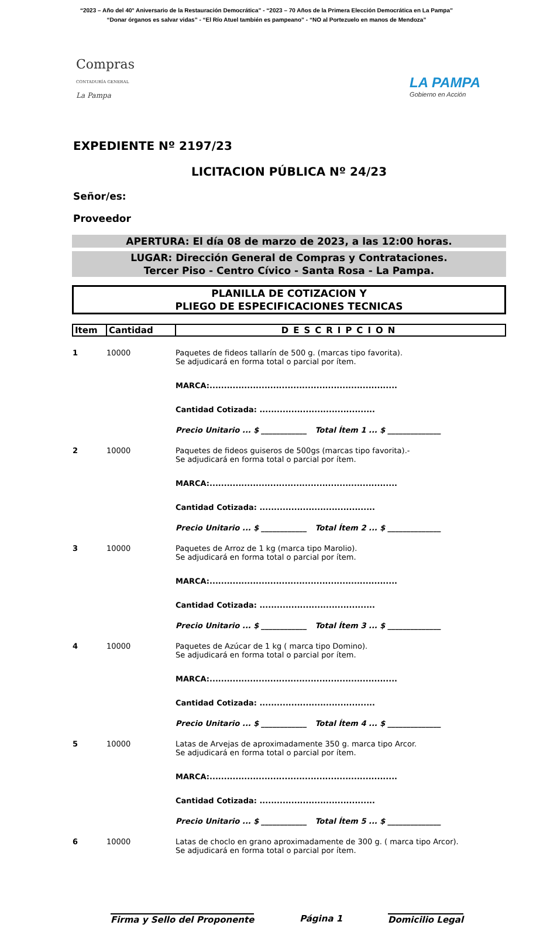“2023 – Año del 40° Aniversario de la Restauración Democrática” - “2023 – 70 Años de la Primera Elección Democrática en La Pampa”
“Donar órganos es salvar vidas” - “El Río Atuel también es pampeano” - “NO al Portezuelo en manos de Mendoza”
Compras
CONTADURÍA GENERAL
La Pampa
LA PAMPA
Gobierno en Acción
EXPEDIENTE Nº 2197/23
LICITACION PÚBLICA Nº 24/23
Señor/es:
Proveedor
APERTURA: El día 08 de marzo de 2023, a las 12:00 horas.
LUGAR: Dirección General de Compras y Contrataciones.
Tercer Piso - Centro Cívico - Santa Rosa - La Pampa.
PLANILLA DE COTIZACION Y
PLIEGO DE ESPECIFICACIONES TECNICAS
| Item | Cantidad | DESCRIPCION |
| --- | --- | --- |
| 1 | 10000 | Paquetes de fideos tallarín de 500 g. (marcas tipo favorita). Se adjudicará en forma total o parcial por ítem. MARCA:................................................................. Cantidad Cotizada: ........................................ Precio Unitario ... $ ____________ Total Ítem 1 ... $ ______________ |
| 2 | 10000 | Paquetes de fideos guiseros de 500gs (marcas tipo favorita).- Se adjudicará en forma total o parcial por ítem. MARCA:................................................................. Cantidad Cotizada: ........................................ Precio Unitario ... $ ____________ Total Ítem 2 ... $ ______________ |
| 3 | 10000 | Paquetes de Arroz de 1 kg (marca tipo Marolio). Se adjudicará en forma total o parcial por ítem. MARCA:................................................................. Cantidad Cotizada: ........................................ Precio Unitario ... $ ____________ Total Ítem 3 ... $ ______________ |
| 4 | 10000 | Paquetes de Azúcar de 1 kg ( marca tipo Domino). Se adjudicará en forma total o parcial por ítem. MARCA:................................................................. Cantidad Cotizada: ........................................ Precio Unitario ... $ ____________ Total Ítem 4 ... $ ______________ |
| 5 | 10000 | Latas de Arvejas de aproximadamente 350 g. marca tipo Arcor. Se adjudicará en forma total o parcial por ítem. MARCA:................................................................. Cantidad Cotizada: ........................................ Precio Unitario ... $ ____________ Total Ítem 5 ... $ ______________ |
| 6 | 10000 | Latas de choclo en grano aproximadamente de 300 g. ( marca tipo Arcor). Se adjudicará en forma total o parcial por ítem. |
Firma y Sello del Proponente Página 1 Domicilio Legal